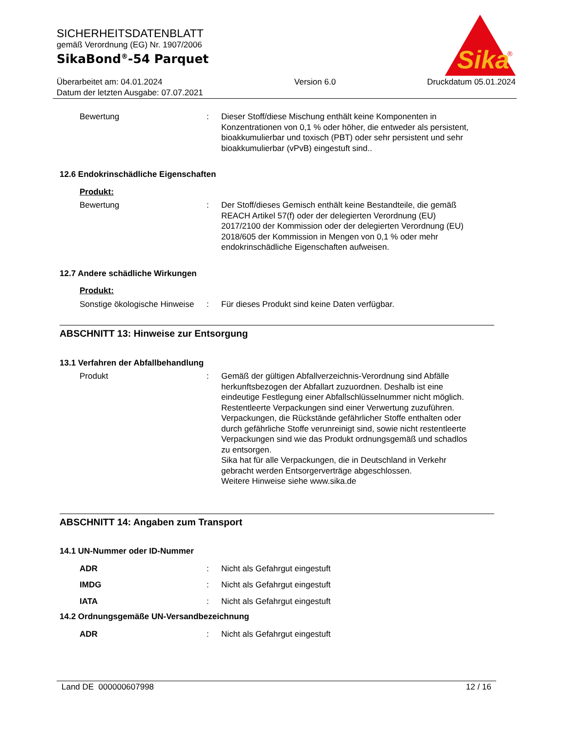Sika
®
SICHERHEITSDATENBLATT
gemäß Verordnung (EG) Nr. 1907/2006
SikaBond<sup>®</sup>-54 Parquet
Überarbeitet am: 04.01.2024
Datum der letzten Ausgabe: 07.07.2021
Version 6.0 Druckdatum 05.01.2024
Bewertung : Dieser Stoff/diese Mischung enthält keine Komponenten in Konzentrationen von 0,1 % oder höher, die entweder als persistent, bioakkumulierbar und toxisch (PBT) oder sehr persistent und sehr bioakkumulierbar (vPvB) eingestuft sind..
12.6 Endokrinschädliche Eigenschaften
Produkt:
Bewertung : Der Stoff/dieses Gemisch enthält keine Bestandteile, die gemäß REACH Artikel 57(f) oder der delegierten Verordnung (EU) 2017/2100 der Kommission oder der delegierten Verordnung (EU) 2018/605 der Kommission in Mengen von 0,1 % oder mehr endokrinschädliche Eigenschaften aufweisen.
12.7 Andere schädliche Wirkungen
Produkt:
Sonstige ökologische Hinweise
: Für dieses Produkt sind keine Daten verfügbar.
ABSCHNITT 13: Hinweise zur Entsorgung
13.1 Verfahren der Abfallbehandlung
Produkt : Gemäß der gültigen Abfallverzeichnis-Verordnung sind Abfälle herkunftsbezogen der Abfallart zuzuordnen. Deshalb ist eine eindeutige Festlegung einer Abfallschlüsselnummer nicht möglich.
Restentleerte Verpackungen sind einer Verwertung zuzuführen.
Verpackungen, die Rückstände gefährlicher Stoffe enthalten oder durch gefährliche Stoffe verunreinigt sind, sowie nicht restentleerte Verpackungen sind wie das Produkt ordnungsgemäß und schadlos zu entsorgen.
Sika hat für alle Verpackungen, die in Deutschland in Verkehr gebracht werden Entsorgerverträge abgeschlossen.
Weitere Hinweise siehe www.sika.de
ABSCHNITT 14: Angaben zum Transport
14.1 UN-Nummer oder ID-Nummer
ADR : Nicht als Gefahrgut eingestuft
IMDG : Nicht als Gefahrgut eingestuft
IATA : Nicht als Gefahrgut eingestuft
14.2 Ordnungsgemäße UN-Versandbezeichnung
ADR : Nicht als Gefahrgut eingestuft
Land DE 000000607998 12 / 16